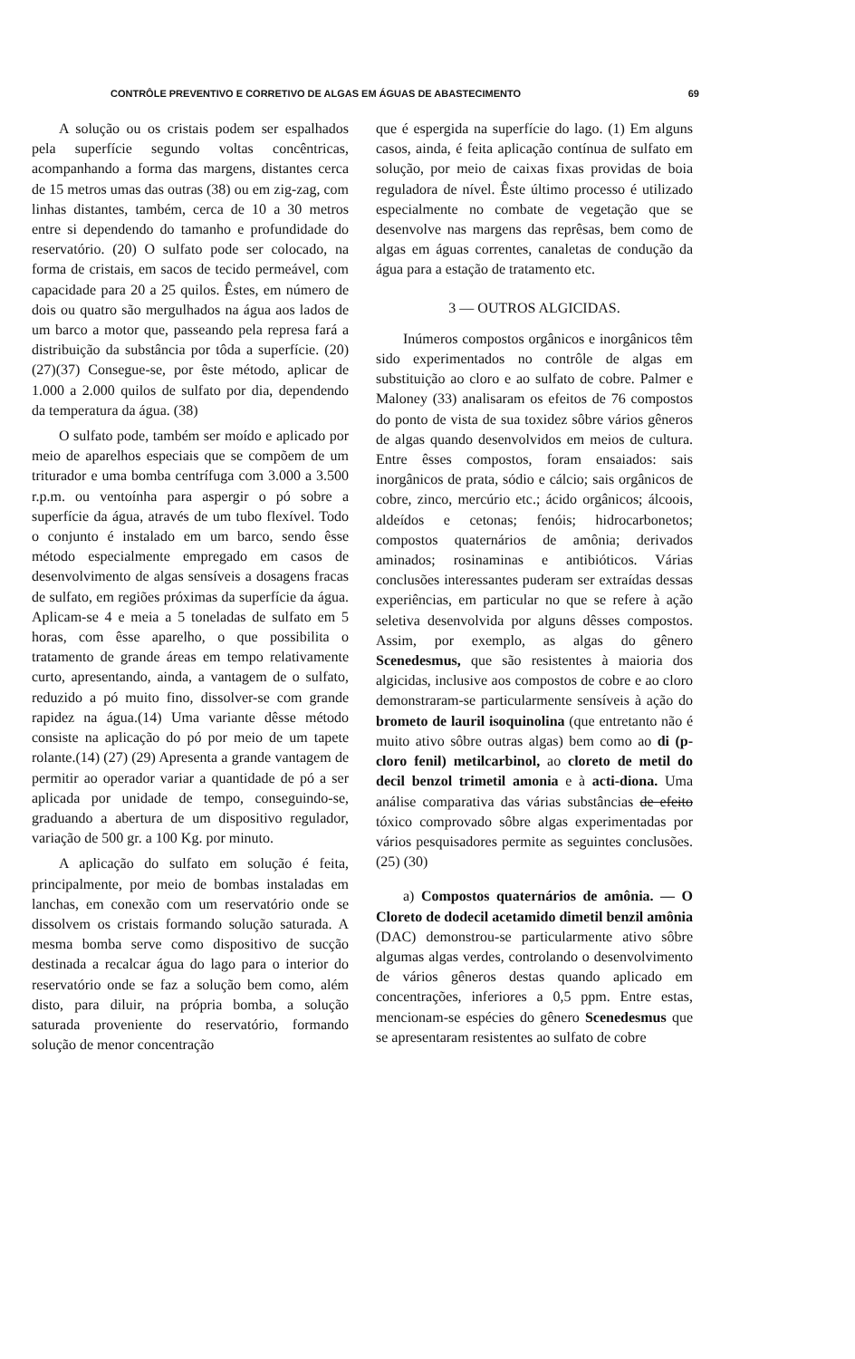CONTRÔLE PREVENTIVO E CORRETIVO DE ALGAS EM ÁGUAS DE ABASTECIMENTO 69
A solução ou os cristais podem ser espalhados pela superfície segundo voltas concêntricas, acompanhando a forma das margens, distantes cerca de 15 metros umas das outras (38) ou em zig-zag, com linhas distantes, também, cerca de 10 a 30 metros entre si dependendo do tamanho e profundidade do reservatório. (20) O sulfato pode ser colocado, na forma de cristais, em sacos de tecido permeável, com capacidade para 20 a 25 quilos. Êstes, em número de dois ou quatro são mergulhados na água aos lados de um barco a motor que, passeando pela represa fará a distribuição da substância por tôda a superfície. (20)(27)(37) Consegue-se, por êste método, aplicar de 1.000 a 2.000 quilos de sulfato por dia, dependendo da temperatura da água. (38)
O sulfato pode, também ser moído e aplicado por meio de aparelhos especiais que se compõem de um triturador e uma bomba centrífuga com 3.000 a 3.500 r.p.m. ou ventoínha para aspergir o pó sobre a superfície da água, através de um tubo flexível. Todo o conjunto é instalado em um barco, sendo êsse método especialmente empregado em casos de desenvolvimento de algas sensíveis a dosagens fracas de sulfato, em regiões próximas da superfície da água. Aplicam-se 4 e meia a 5 toneladas de sulfato em 5 horas, com êsse aparelho, o que possibilita o tratamento de grande áreas em tempo relativamente curto, apresentando, ainda, a vantagem de o sulfato, reduzido a pó muito fino, dissolver-se com grande rapidez na água.(14) Uma variante dêsse método consiste na aplicação do pó por meio de um tapete rolante.(14) (27) (29) Apresenta a grande vantagem de permitir ao operador variar a quantidade de pó a ser aplicada por unidade de tempo, conseguindo-se, graduando a abertura de um dispositivo regulador, variação de 500 gr. a 100 Kg. por minuto.
A aplicação do sulfato em solução é feita, principalmente, por meio de bombas instaladas em lanchas, em conexão com um reservatório onde se dissolvem os cristais formando solução saturada. A mesma bomba serve como dispositivo de sucção destinada a recalcar água do lago para o interior do reservatório onde se faz a solução bem como, além disto, para diluir, na própria bomba, a solução saturada proveniente do reservatório, formando solução de menor concentração
que é espergida na superfície do lago. (1) Em alguns casos, ainda, é feita aplicação contínua de sulfato em solução, por meio de caixas fixas providas de boia reguladora de nível. Êste último processo é utilizado especialmente no combate de vegetação que se desenvolve nas margens das reprêsas, bem como de algas em águas correntes, canaletas de condução da água para a estação de tratamento etc.
3 — OUTROS ALGICIDAS.
Inúmeros compostos orgânicos e inorgânicos têm sido experimentados no contrôle de algas em substituição ao cloro e ao sulfato de cobre. Palmer e Maloney (33) analisaram os efeitos de 76 compostos do ponto de vista de sua toxidez sôbre vários gêneros de algas quando desenvolvidos em meios de cultura. Entre êsses compostos, foram ensaiados: sais inorgânicos de prata, sódio e cálcio; sais orgânicos de cobre, zinco, mercúrio etc.; ácido orgânicos; álcoois, aldeídos e cetonas; fenóis; hidrocarbonetos; compostos quaternários de amônia; derivados aminados; rosinaminas e antibióticos. Várias conclusões interessantes puderam ser extraídas dessas experiências, em particular no que se refere à ação seletiva desenvolvida por alguns dêsses compostos. Assim, por exemplo, as algas do gênero Scenedesmus, que são resistentes à maioria dos algicidas, inclusive aos compostos de cobre e ao cloro demonstraram-se particularmente sensíveis à ação do brometo de lauril isoquinolina (que entretanto não é muito ativo sôbre outras algas) bem como ao di (p-cloro fenil) metilcarbinol, ao cloreto de metil do decil benzol trimetil amonia e à acti-diona. Uma análise comparativa das várias substâncias de efeito tóxico comprovado sôbre algas experimentadas por vários pesquisadores permite as seguintes conclusões. (25) (30)
a) Compostos quaternários de amônia. — O Cloreto de dodecil acetamido dimetil benzil amônia (DAC) demonstrou-se particularmente ativo sôbre algumas algas verdes, controlando o desenvolvimento de vários gêneros destas quando aplicado em concentrações, inferiores a 0,5 ppm. Entre estas, mencionam-se espécies do gênero Scenedesmus que se apresentaram resistentes ao sulfato de cobre